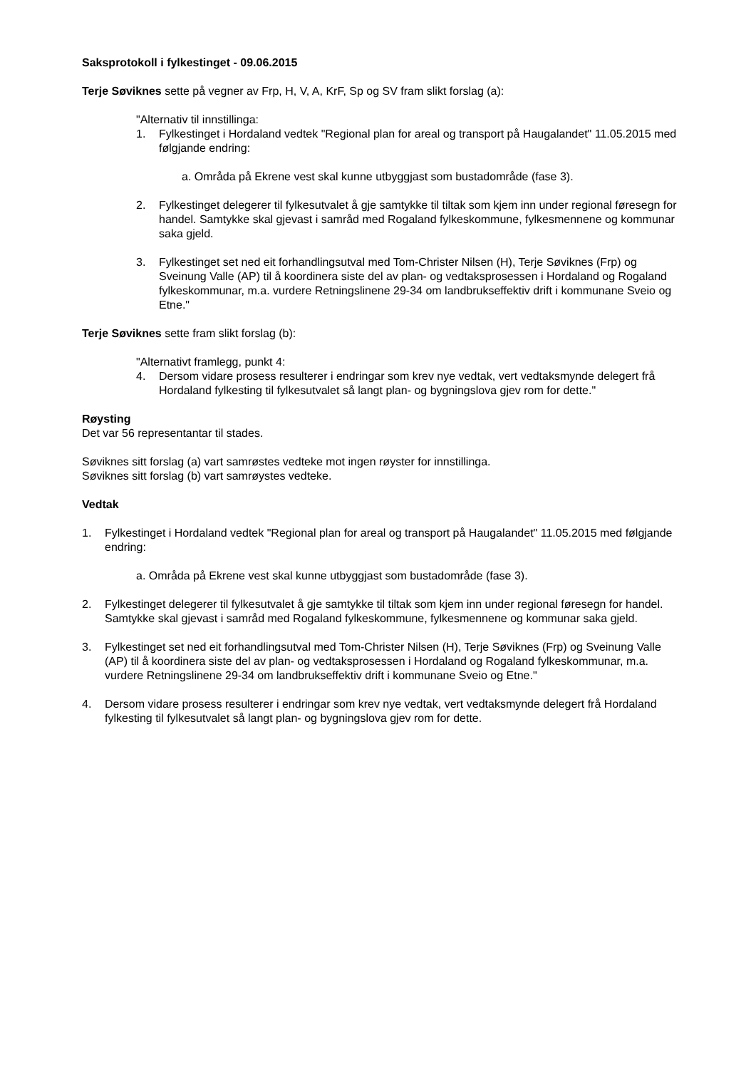Saksprotokoll i fylkestinget - 09.06.2015
Terje Søviknes sette på vegner av Frp, H, V, A, KrF, Sp og SV fram slikt forslag (a):
"Alternativ til innstillinga:
1. Fylkestinget i Hordaland vedtek "Regional plan for areal og transport på Haugalandet" 11.05.2015 med følgjande endring:
a. Områda på Ekrene vest skal kunne utbyggjast som bustadområde (fase 3).
2. Fylkestinget delegerer til fylkesutvalet å gje samtykke til tiltak som kjem inn under regional føresegn for handel. Samtykke skal gjevast i samråd med Rogaland fylkeskommune, fylkesmennene og kommunar saka gjeld.
3. Fylkestinget set ned eit forhandlingsutval med Tom-Christer Nilsen (H), Terje Søviknes (Frp) og Sveinung Valle (AP) til å koordinera siste del av plan- og vedtaksprosessen i Hordaland og Rogaland fylkeskommunar, m.a. vurdere Retningslinene 29-34 om landbrukseffektiv drift i kommunane Sveio og Etne."
Terje Søviknes sette fram slikt forslag (b):
"Alternativt framlegg, punkt 4:
4. Dersom vidare prosess resulterer i endringar som krev nye vedtak, vert vedtaksmynde delegert frå Hordaland fylkesting til fylkesutvalet så langt plan- og bygningslova gjev rom for dette."
Røysting
Det var 56 representantar til stades.
Søviknes sitt forslag (a) vart samrøstes vedteke mot ingen røyster for innstillinga.
Søviknes sitt forslag (b) vart samrøystes vedteke.
Vedtak
1. Fylkestinget i Hordaland vedtek "Regional plan for areal og transport på Haugalandet" 11.05.2015 med følgjande endring:
a. Områda på Ekrene vest skal kunne utbyggjast som bustadområde (fase 3).
2. Fylkestinget delegerer til fylkesutvalet å gje samtykke til tiltak som kjem inn under regional føresegn for handel. Samtykke skal gjevast i samråd med Rogaland fylkeskommune, fylkesmennene og kommunar saka gjeld.
3. Fylkestinget set ned eit forhandlingsutval med Tom-Christer Nilsen (H), Terje Søviknes (Frp) og Sveinung Valle (AP) til å koordinera siste del av plan- og vedtaksprosessen i Hordaland og Rogaland fylkeskommunar, m.a. vurdere Retningslinene 29-34 om landbrukseffektiv drift i kommunane Sveio og Etne."
4. Dersom vidare prosess resulterer i endringar som krev nye vedtak, vert vedtaksmynde delegert frå Hordaland fylkesting til fylkesutvalet så langt plan- og bygningslova gjev rom for dette.